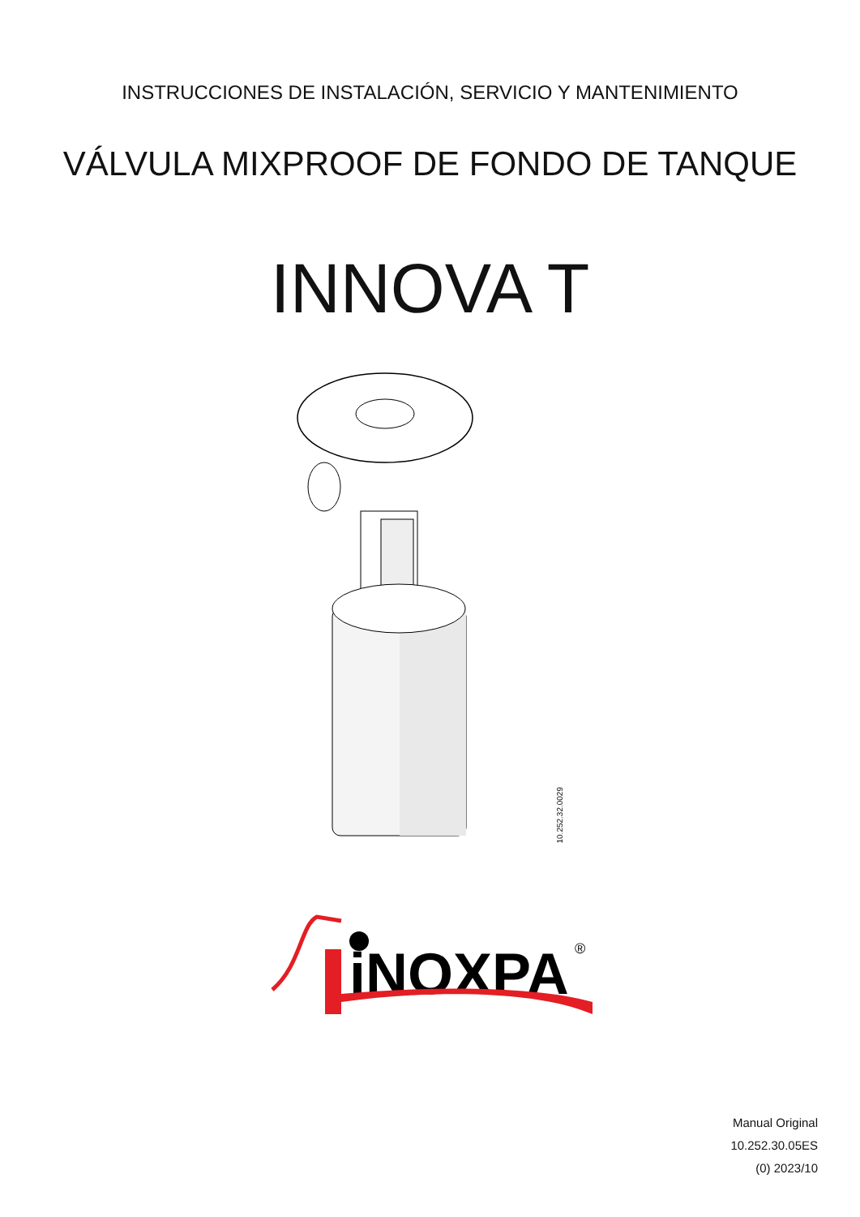INSTRUCCIONES DE INSTALACIÓN, SERVICIO Y MANTENIMIENTO
VÁLVULA MIXPROOF DE FONDO DE TANQUE
INNOVA T
10.252.32.0029
iNOXPA
®
Manual Original
10.252.30.05ES
(0) 2023/10